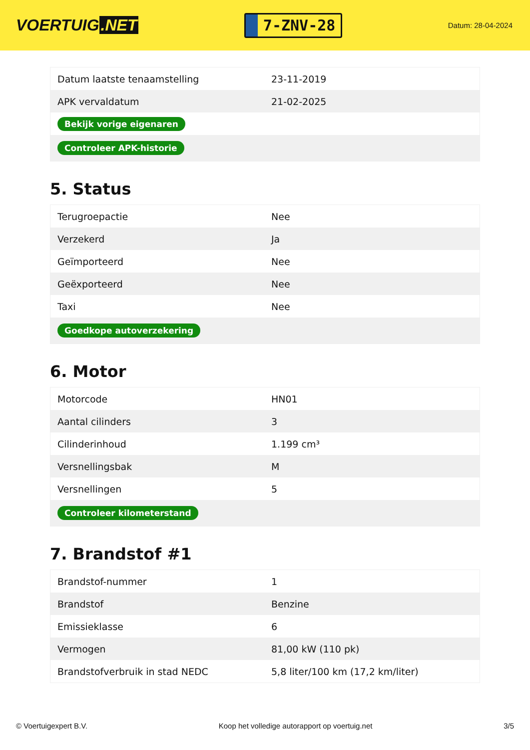VOERTUIG.NET
7-ZNV-28
Datum: 28-04-2024
| Datum laatste tenaamstelling | 23-11-2019 |
| APK vervaldatum | 21-02-2025 |
| Bekijk vorige eigenaren | |
| Controleer APK-historie | |
5. Status
| Terugroepactie | Nee |
| Verzekerd | Ja |
| Geïmporteerd | Nee |
| Geëxporteerd | Nee |
| Taxi | Nee |
| Goedkope autoverzekering | |
6. Motor
| Motorcode | HN01 |
| Aantal cilinders | 3 |
| Cilinderinhoud | 1.199 cm³ |
| Versnellingsbak | M |
| Versnellingen | 5 |
| Controleer kilometerstand | |
7. Brandstof #1
| Brandstof-nummer | 1 |
| Brandstof | Benzine |
| Emissieklasse | 6 |
| Vermogen | 81,00 kW (110 pk) |
| Brandstofverbruik in stad NEDC | 5,8 liter/100 km (17,2 km/liter) |
© Voertuigexpert B.V. Koop het volledige autorapport op voertuig.net 3/5